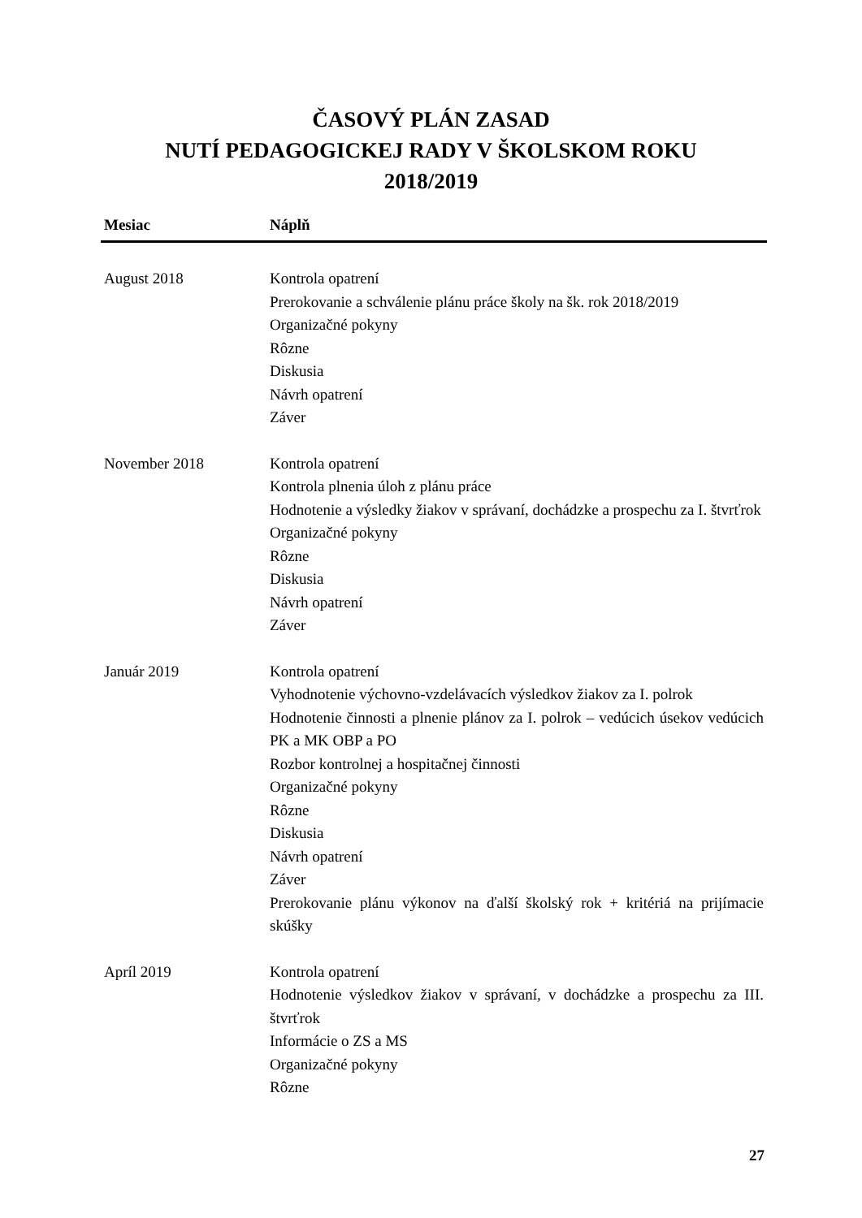ČASOVÝ PLÁN ZASAD
NUTÍ PEDAGOGICKEJ RADY V ŠKOLSKOM ROKU
2018/2019
| Mesiac | Náplň |
| --- | --- |
| August 2018 | Kontrola opatrení Prerokovanie a schválenie plánu práce školy na šk. rok 2018/2019 Organizačné pokyny Rôzne Diskusia Návrh opatrení Záver |
| November 2018 | Kontrola opatrení Kontrola plnenia úloh z plánu práce Hodnotenie a výsledky žiakov v správaní, dochádzke a prospechu za I. štvrťrok Organizačné pokyny Rôzne Diskusia Návrh opatrení Záver |
| Január 2019 | Kontrola opatrení Vyhodnotenie výchovno-vzdelávacích výsledkov žiakov za I. polrok Hodnotenie činnosti a plnenie plánov za I. polrok – vedúcich úsekov vedúcich PK a MK OBP a PO Rozbor kontrolnej a hospitačnej činnosti Organizačné pokyny Rôzne Diskusia Návrh opatrení Záver Prerokovanie plánu výkonov na ďalší školský rok + kritériá na prijímacie skúšky |
| Apríl 2019 | Kontrola opatrení Hodnotenie výsledkov žiakov v správaní, v dochádzke a prospechu za III. štvrťrok Informácie o ZS a MS Organizačné pokyny Rôzne |
27